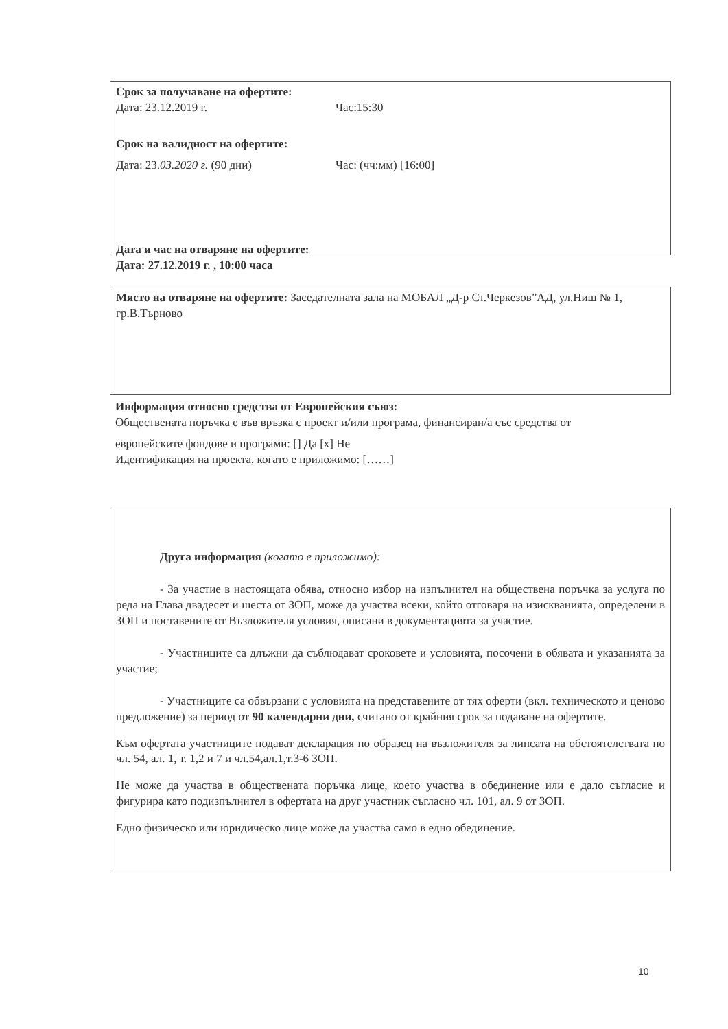Срок за получаване на офертите:
Дата: 23.12.2019 г. Час:15:30
Срок на валидност на офертите:
Дата: 23.03.2020 г. (90 дни) Час: (чч:мм) [16:00]
Дата и час на отваряне на офертите:
Дата: 27.12.2019 г. , 10:00 часа
Място на отваряне на офертите: Заседателната зала на МОБАЛ „Д-р Ст.Черкезов”АД, ул.Ниш № 1, гр.В.Търново
Информация относно средства от Европейския съюз:
Обществената поръчка е във връзка с проект и/или програма, финансиран/а със средства от
европейските фондове и програми: [] Да [x] Не
Идентификация на проекта, когато е приложимо: [……]
Друга информация (когато е приложимо):
- За участие в настоящата обява, относно избор на изпълнител на обществена поръчка за услуга по реда на Глава двадесет и шеста от ЗОП, може да участва всеки, който отговаря на изискванията, определени в ЗОП и поставените от Възложителя условия, описани в документацията за участие.
- Участниците са длъжни да съблюдават сроковете и условията, посочени в обявата и указанията за участие;
- Участниците са обвързани с условията на представените от тях оферти (вкл. техническото и ценово предложение) за период от 90 календарни дни, считано от крайния срок за подаване на офертите.
Към офертата участниците подават декларация по образец на възложителя за липсата на обстоятелствата по чл. 54, ал. 1, т. 1,2 и 7 и чл.54,ал.1,т.3-6 ЗОП.
Не може да участва в обществената поръчка лице, което участва в обединение или е дало съгласие и фигурира като подизпълнител в офертата на друг участник съгласно чл. 101, ал. 9 от ЗОП.
Едно физическо или юридическо лице може да участва само в едно обединение.
10